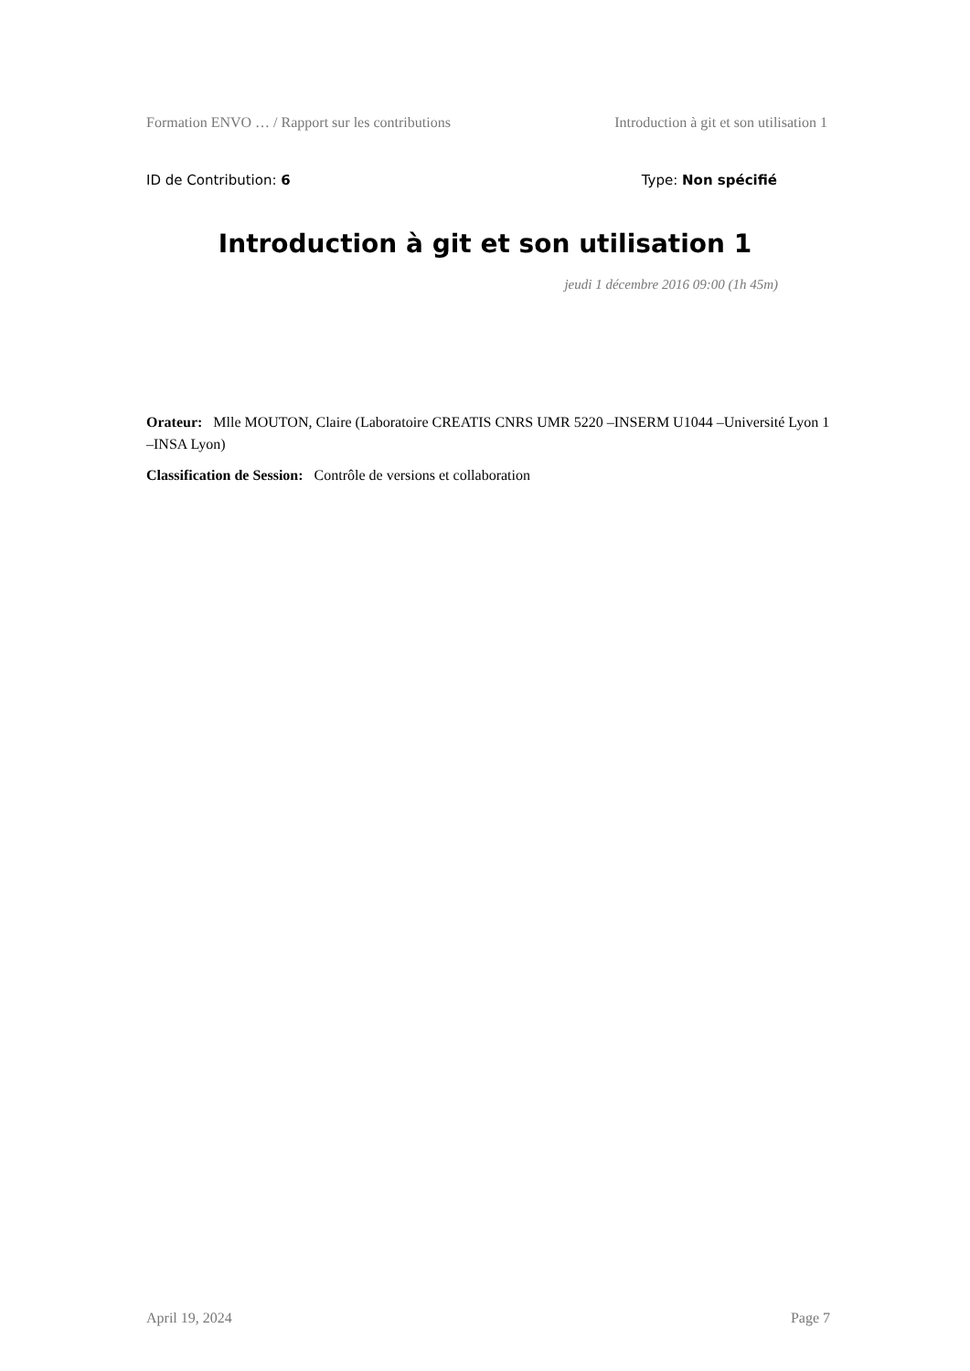Formation ENVO … / Rapport sur les contributions Introduction à git et son utilisation 1
ID de Contribution: 6 Type: Non spécifié
Introduction à git et son utilisation 1
jeudi 1 décembre 2016 09:00 (1h 45m)
Orateur: Mlle MOUTON, Claire (Laboratoire CREATIS CNRS UMR 5220 –INSERM U1044 –Université Lyon 1 –INSA Lyon)
Classification de Session: Contrôle de versions et collaboration
April 19, 2024 Page 7